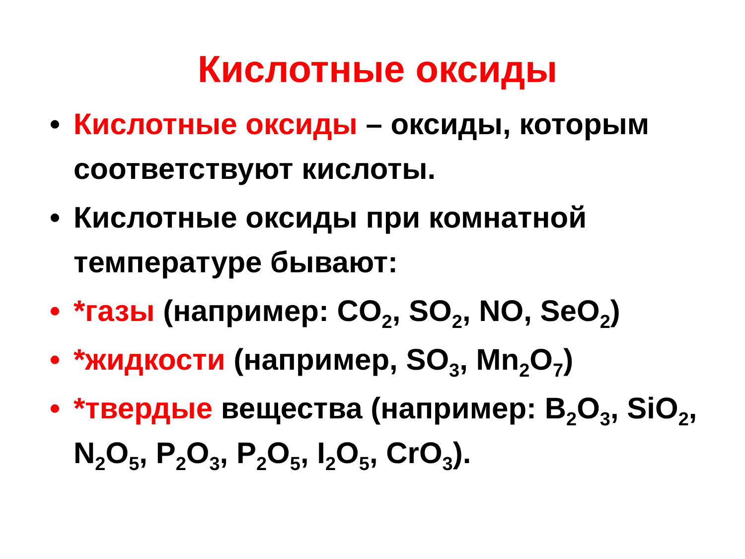Кислотные оксиды
• Кислотные оксиды – оксиды, которым соответствуют кислоты.
• Кислотные оксиды при комнатной температуре бывают:
• *газы (например: CO<sub>2</sub>, SO<sub>2</sub>, NO, SeO<sub>2</sub>)
• *жидкости (например, SO<sub>3</sub>, Mn<sub>2</sub>O<sub>7</sub>)
• *твердые вещества (например: B<sub>2</sub>O<sub>3</sub>, SiO<sub>2</sub>, N<sub>2</sub>O<sub>5</sub>, P<sub>2</sub>O<sub>3</sub>, P<sub>2</sub>O<sub>5</sub>, I<sub>2</sub>O<sub>5</sub>, CrO<sub>3</sub>).